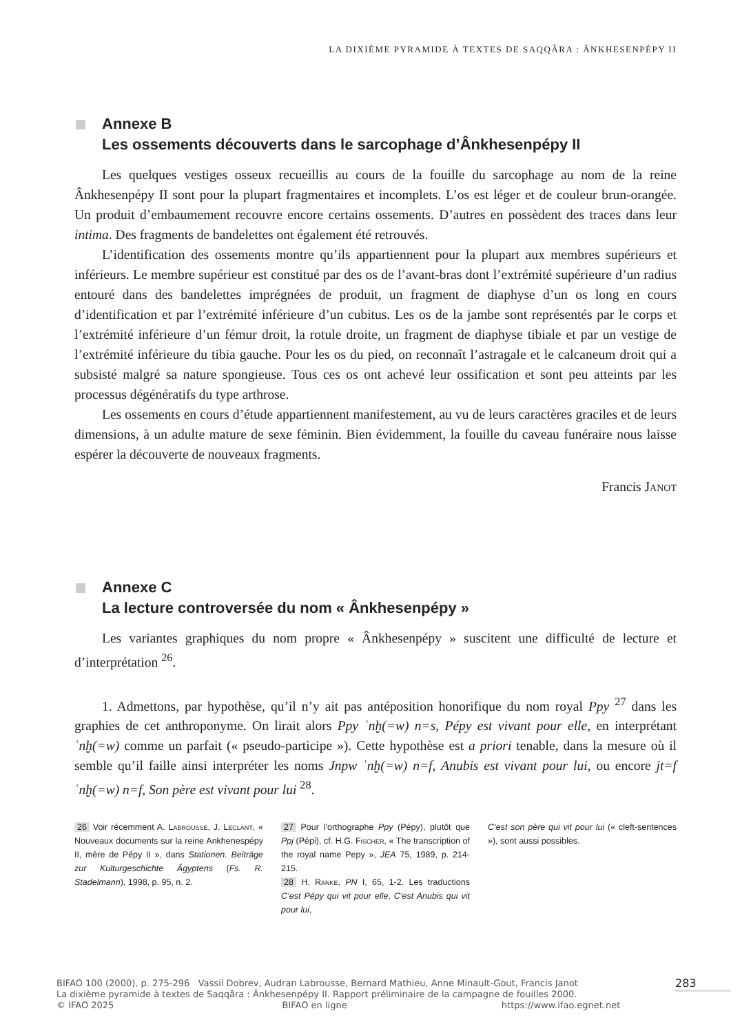LA DIXIÈME PYRAMIDE À TEXTES DE SAQQÂRA : ÂNKHESENPÉPY II
Annexe B
Les ossements découverts dans le sarcophage d’Ânkhesenpépy II
Les quelques vestiges osseux recueillis au cours de la fouille du sarcophage au nom de la reine Ânkhesenpépy II sont pour la plupart fragmentaires et incomplets. L’os est léger et de couleur brun-orangée. Un produit d’embaumement recouvre encore certains ossements. D’autres en possèdent des traces dans leur intima. Des fragments de bandelettes ont également été retrouvés.
L’identification des ossements montre qu’ils appartiennent pour la plupart aux membres supérieurs et inférieurs. Le membre supérieur est constitué par des os de l’avant-bras dont l’extrémité supérieure d’un radius entouré dans des bandelettes imprégnées de produit, un fragment de diaphyse d’un os long en cours d’identification et par l’extrémité inférieure d’un cubitus. Les os de la jambe sont représentés par le corps et l’extrémité inférieure d’un fémur droit, la rotule droite, un fragment de diaphyse tibiale et par un vestige de l’extrémité inférieure du tibia gauche. Pour les os du pied, on reconnaît l’astragale et le calcaneum droit qui a subsisté malgré sa nature spongieuse. Tous ces os ont achevé leur ossification et sont peu atteints par les processus dégénératifs du type arthrose.
Les ossements en cours d’étude appartiennent manifestement, au vu de leurs caractères graciles et de leurs dimensions, à un adulte mature de sexe féminin. Bien évidemment, la fouille du caveau funéraire nous laisse espérer la découverte de nouveaux fragments.
Francis Janot
Annexe C
La lecture controversée du nom « Ânkhesenpépy »
Les variantes graphiques du nom propre « Ânkhesenpépy » suscitent une difficulté de lecture et d’interprétation <sup>26</sup>.
1. Admettons, par hypothèse, qu’il n’y ait pas antéposition honorifique du nom royal Ppy <sup>27</sup> dans les graphies de cet anthroponyme. On lirait alors Ppy ʿnḫ(=w) n=s, Pépy est vivant pour elle, en interprétant ʿnḫ(=w) comme un parfait (« pseudo-participe »). Cette hypothèse est a priori tenable, dans la mesure où il semble qu’il faille ainsi interpréter les noms Jnpw ʿnḫ(=w) n=f, Anubis est vivant pour lui, ou encore jt=f ʿnḫ(=w) n=f, Son père est vivant pour lui <sup>28</sup>.
26 Voir récemment A. Labrousse, J. Leclant, « Nouveaux documents sur la reine Ankhenespépy II, mère de Pépy II », dans Stationen. Beiträge zur Kulturgeschichte Ägyptens (Fs. R. Stadelmann), 1998, p. 95, n. 2.
27 Pour l’orthographe Ppy (Pépy), plutôt que Ppj (Pépi), cf. H.G. Fischer, « The transcription of the royal name Pepy », JEA 75, 1989, p. 214-215.
28 H. Ranke, PN I, 65, 1-2. Les traductions C’est Pépy qui vit pour elle, C’est Anubis qui vit pour lui,
C’est son père qui vit pour lui (« cleft-sentences »), sont aussi possibles.
BIFAO 100 (2000), p. 275-296 Vassil Dobrev, Audran Labrousse, Bernard Mathieu, Anne Minault-Gout, Francis Janot
La dixième pyramide à textes de Saqqâra : Ânkhesenpépy II. Rapport préliminaire de la campagne de fouilles 2000.
© IFAO 2025 BIFAO en ligne https://www.ifao.egnet.net
283